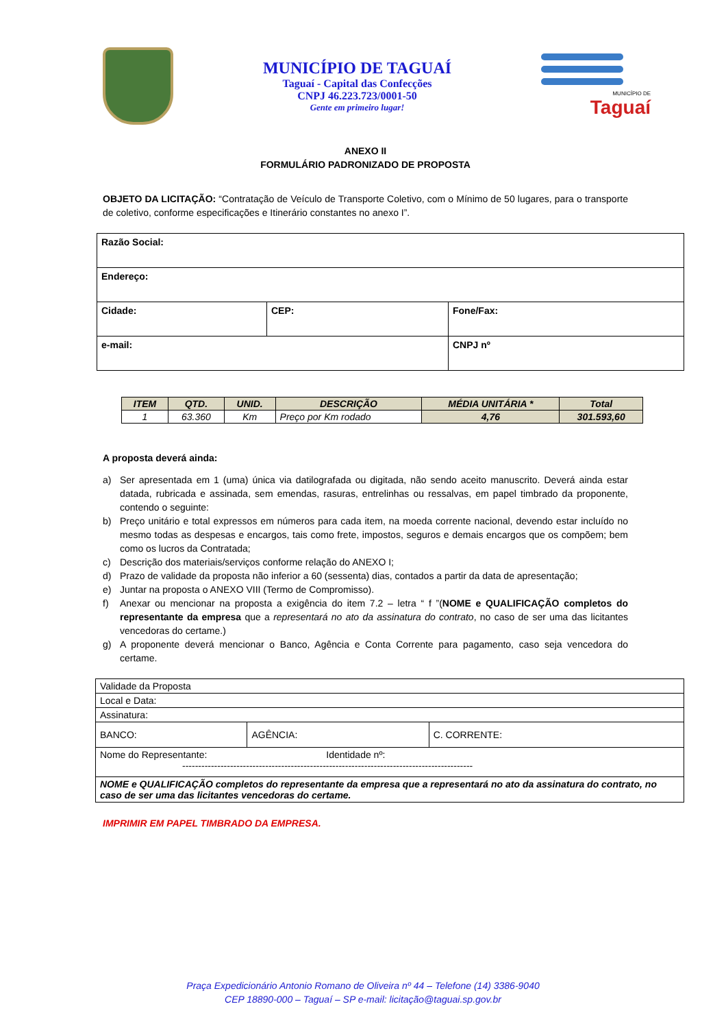MUNICÍPIO DE TAGUAÍ
Taguaí - Capital das Confecções
CNPJ 46.223.723/0001-50
Gente em primeiro lugar!
MUNICÍPIO DE
Taguaí
ANEXO II
FORMULÁRIO PADRONIZADO DE PROPOSTA
OBJETO DA LICITAÇÃO: “Contratação de Veículo de Transporte Coletivo, com o Mínimo de 50 lugares, para o transporte de coletivo, conforme especificações e Itinerário constantes no anexo I”.
| Razão Social: | | |
| Endereço: | | |
| Cidade: | CEP: | Fone/Fax: |
| e-mail: | | CNPJ nº |
| ITEM | QTD. | UNID. | DESCRIÇÃO | MÉDIA UNITÁRIA * | Total |
| --- | --- | --- | --- | --- | --- |
| 1 | 63.360 | Km | Preço por Km rodado | 4,76 | 301.593,60 |
A proposta deverá ainda:
a) Ser apresentada em 1 (uma) única via datilografada ou digitada, não sendo aceito manuscrito. Deverá ainda estar datada, rubricada e assinada, sem emendas, rasuras, entrelinhas ou ressalvas, em papel timbrado da proponente, contendo o seguinte:
b) Preço unitário e total expressos em números para cada item, na moeda corrente nacional, devendo estar incluído no mesmo todas as despesas e encargos, tais como frete, impostos, seguros e demais encargos que os compõem; bem como os lucros da Contratada;
c) Descrição dos materiais/serviços conforme relação do ANEXO I;
d) Prazo de validade da proposta não inferior a 60 (sessenta) dias, contados a partir da data de apresentação;
e) Juntar na proposta o ANEXO VIII (Termo de Compromisso).
f) Anexar ou mencionar na proposta a exigência do item 7.2 – letra “ f ”(NOME e QUALIFICAÇÃO completos do representante da empresa que a representará no ato da assinatura do contrato, no caso de ser uma das licitantes vencedoras do certame.)
g) A proponente deverá mencionar o Banco, Agência e Conta Corrente para pagamento, caso seja vencedora do certame.
| Validade da Proposta | | |
| Local e Data: | | |
| Assinatura: | | |
| BANCO: | AGÊNCIA: | C. CORRENTE: |
| Nome do Representante: Identidade nº: ------------------------------------------------------------------------------------------- | | |
| NOME e QUALIFICAÇÃO completos do representante da empresa que a representará no ato da assinatura do contrato, no caso de ser uma das licitantes vencedoras do certame. | | |
IMPRIMIR EM PAPEL TIMBRADO DA EMPRESA.
Praça Expedicionário Antonio Romano de Oliveira nº 44 – Telefone (14) 3386-9040
CEP 18890-000 – Taguaí – SP e-mail: licitação@taguai.sp.gov.br